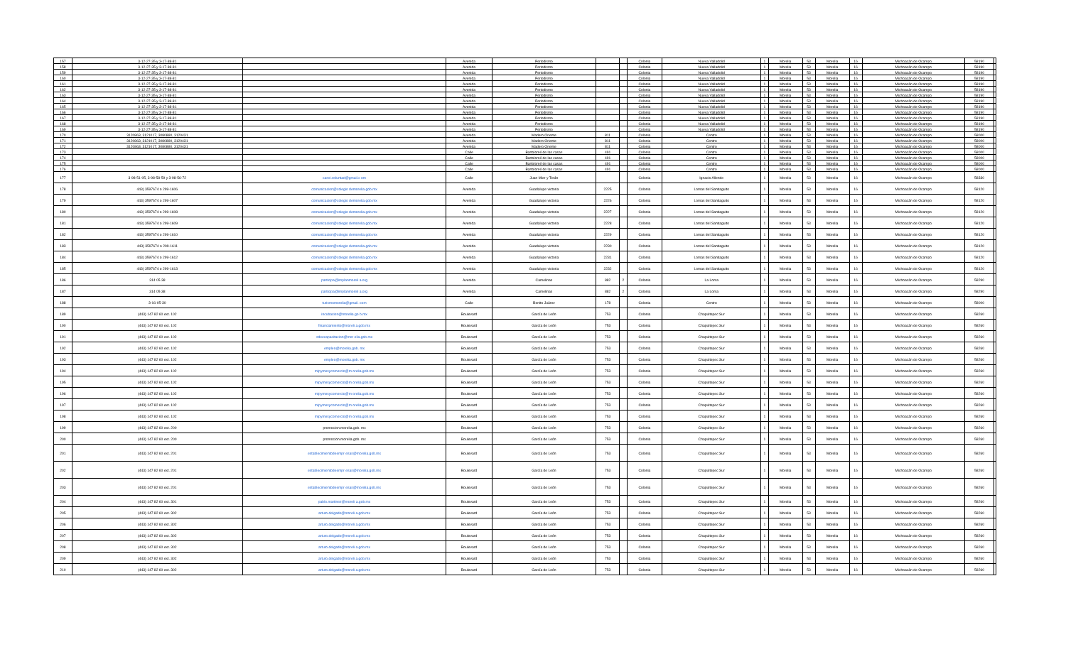| 157 | 3-12-27-35 y 3-17-88-81 | | Avenida | Periodismo | | | Colonia | Nueva Valladolid | 1 | Morelia | 53 | Morelia | 16 | Michoacán de Ocampo | 58190 | |
| 158 | 3-12-27-35 y 3-17-88-81 | | Avenida | Periodismo | | | Colonia | Nueva Valladolid | 1 | Morelia | 53 | Morelia | 16 | Michoacán de Ocampo | 58190 | |
| 159 | 3-12-27-35 y 3-17-88-81 | | Avenida | Periodismo | | | Colonia | Nueva Valladolid | 1 | Morelia | 53 | Morelia | 16 | Michoacán de Ocampo | 58190 | |
| 160 | 3-12-27-35 y 3-17-88-81 | | Avenida | Periodismo | | | Colonia | Nueva Valladolid | 1 | Morelia | 53 | Morelia | 16 | Michoacán de Ocampo | 58190 | |
| 161 | 3-12-27-35 y 3-17-88-81 | | Avenida | Periodismo | | | Colonia | Nueva Valladolid | 1 | Morelia | 53 | Morelia | 16 | Michoacán de Ocampo | 58190 | |
| 162 | 3-12-27-35 y 3-17-88-81 | | Avenida | Periodismo | | | Colonia | Nueva Valladolid | 1 | Morelia | 53 | Morelia | 16 | Michoacán de Ocampo | 58190 | |
| 163 | 3-12-27-35 y 3-17-88-81 | | Avenida | Periodismo | | | Colonia | Nueva Valladolid | 1 | Morelia | 53 | Morelia | 16 | Michoacán de Ocampo | 58190 | |
| 164 | 3-12-27-35 y 3-17-88-81 | | Avenida | Periodismo | | | Colonia | Nueva Valladolid | 1 | Morelia | 53 | Morelia | 16 | Michoacán de Ocampo | 58190 | |
| 165 | 3-12-27-35 y 3-17-88-81 | | Avenida | Periodismo | | | Colonia | Nueva Valladolid | 1 | Morelia | 53 | Morelia | 16 | Michoacán de Ocampo | 58190 | |
| 166 | 3-12-27-35 y 3-17-88-81 | | Avenida | Periodismo | | | Colonia | Nueva Valladolid | 1 | Morelia | 53 | Morelia | 16 | Michoacán de Ocampo | 58190 | |
| 167 | 3-12-27-35 y 3-17-88-81 | | Avenida | Periodismo | | | Colonia | Nueva Valladolid | 1 | Morelia | 53 | Morelia | 16 | Michoacán de Ocampo | 58190 | |
| 168 | 3-12-27-35 y 3-17-88-81 | | Avenida | Periodismo | | | Colonia | Nueva Valladolid | 1 | Morelia | 53 | Morelia | 16 | Michoacán de Ocampo | 58190 | |
| 169 | 3-12-27-35 y 3-17-88-81 | | Avenida | Periodismo | | | Colonia | Nueva Valladolid | 1 | Morelia | 53 | Morelia | 16 | Michoacán de Ocampo | 58190 | |
| 170 | 3120863, 3121017, 3080880, 3120431 | | Avenida | Madero Oriente | 811 | | Colonia | Centro | 1 | Morelia | 53 | Morelia | 16 | Michoacán de Ocampo | 58000 | |
| 171 | 3120863, 3121017, 3080880, 3120431 | | Avenida | Madero Oriente | 811 | | Colonia | Centro | 1 | Morelia | 53 | Morelia | 16 | Michoacán de Ocampo | 58000 | |
| 172 | 3120863, 3121017, 3080880, 3120431 | | Avenida | Madero Oriente | 811 | | Colonia | Centro | 1 | Morelia | 53 | Morelia | 16 | Michoacán de Ocampo | 58000 | |
| 173 | | | Calle | Bartolomé de las casas | 491 | | Colonia | Centro | 1 | Morelia | 53 | Morelia | 16 | Michoacán de Ocampo | 58000 | |
| 174 | | | Calle | Bartolomé de las casas | 491 | | Colonia | Centro | 1 | Morelia | 53 | Morelia | 16 | Michoacán de Ocampo | 58000 | |
| 175 | | | Calle | Bartolomé de las casas | 491 | | Colonia | Centro | 1 | Morelia | 53 | Morelia | 16 | Michoacán de Ocampo | 58000 | |
| 176 | | | Calle | Bartolomé de las casas | 491 | | Colonia | Centro | 1 | Morelia | 53 | Morelia | 16 | Michoacán de Ocampo | 58000 | |
| 177 | 3-98-51-05, 3-98-58-59 y 3-98-56-72 | casvi.voluntad@gmail.c om | Calle | Juan Mier y Terán | | | Colonia | Ignacio Allende | 1 | Morelia | 53 | Morelia | 16 | Michoacán de Ocampo | 58330 | |
| 178 | 443) 3597674 o 299-1606 | comunicacion@colegio demorelia.gob.mx | Avenida | Guadalupe victoria | 2225 | | Colonia | Lomas del Santiaguito | 1 | Morelia | 53 | Morelia | 16 | Michoacán de Ocampo | 58120 | |
| 179 | 443) 3597674 o 299-1607 | comunicacion@colegio demorelia.gob.mx | Avenida | Guadalupe victoria | 2226 | | Colonia | Lomas del Santiaguito | 1 | Morelia | 53 | Morelia | 16 | Michoacán de Ocampo | 58120 | |
| 180 | 443) 3597674 o 299-1608 | comunicacion@colegio demorelia.gob.mx | Avenida | Guadalupe victoria | 2227 | | Colonia | Lomas del Santiaguito | 1 | Morelia | 53 | Morelia | 16 | Michoacán de Ocampo | 58120 | |
| 181 | 443) 3597674 o 299-1609 | comunicacion@colegio demorelia.gob.mx | Avenida | Guadalupe victoria | 2228 | | Colonia | Lomas del Santiaguito | 1 | Morelia | 53 | Morelia | 16 | Michoacán de Ocampo | 58120 | |
| 182 | 443) 3597674 o 299-1610 | comunicacion@colegio demorelia.gob.mx | Avenida | Guadalupe victoria | 2229 | | Colonia | Lomas del Santiaguito | 1 | Morelia | 53 | Morelia | 16 | Michoacán de Ocampo | 58120 | |
| 183 | 443) 3597674 o 299-1611 | comunicacion@colegio demorelia.gob.mx | Avenida | Guadalupe victoria | 2230 | | Colonia | Lomas del Santiaguito | 1 | Morelia | 53 | Morelia | 16 | Michoacán de Ocampo | 58120 | |
| 184 | 443) 3597674 o 299-1612 | comunicacion@colegio demorelia.gob.mx | Avenida | Guadalupe victoria | 2231 | | Colonia | Lomas del Santiaguito | 1 | Morelia | 53 | Morelia | 16 | Michoacán de Ocampo | 58120 | |
| 185 | 443) 3597674 o 299-1613 | comunicacion@colegio demorelia.gob.mx | Avenida | Guadalupe victoria | 2232 | | Colonia | Lomas del Santiaguito | 1 | Morelia | 53 | Morelia | 16 | Michoacán de Ocampo | 58120 | |
| 186 | 314 05 38 | participa@implanmoreli a.org | Avenida | Camelinas | 882 | 2 | Colonia | La Loma | 1 | Morelia | 53 | Morelia | 16 | Michoacán de Ocampo | 58290 | |
| 187 | 314 05 38 | participa@implanmoreli a.org | Avenida | Camelinas | 882 | 2 | Colonia | La Loma | 1 | Morelia | 53 | Morelia | 16 | Michoacán de Ocampo | 58290 | |
| 188 | 3-16-05-30 | turismomorelia@gmail. com | Calle | Benito Juárez | 178 | | Colonia | Centro | 1 | Morelia | 53 | Morelia | 16 | Michoacán de Ocampo | 58000 | |
| 189 | (443) 147 82 60 ext. 102 | incubacion@morelia.go b.mx | Boulevard | García de León | 753 | | Colonia | Chapultepec Sur | 1 | Morelia | 53 | Morelia | 16 | Michoacán de Ocampo | 58260 | |
| 190 | (443) 147 82 60 ext. 102 | financiamiento@moreli a.gob.mx | Boulevard | García de León | 753 | | Colonia | Chapultepec Sur | 1 | Morelia | 53 | Morelia | 16 | Michoacán de Ocampo | 58260 | |
| 191 | (443) 147 82 60 ext. 102 | sdeecapacitacion@mor elia.gob.mx | Boulevard | García de León | 753 | | Colonia | Chapultepec Sur | 1 | Morelia | 53 | Morelia | 16 | Michoacán de Ocampo | 58260 | |
| 192 | (443) 147 82 60 ext. 102 | empleo@morelia.gob. mx | Boulevard | García de León | 753 | | Colonia | Chapultepec Sur | 1 | Morelia | 53 | Morelia | 16 | Michoacán de Ocampo | 58260 | |
| 193 | (443) 147 82 60 ext. 102 | empleo@morelia.gob. mx | Boulevard | García de León | 753 | | Colonia | Chapultepec Sur | 1 | Morelia | 53 | Morelia | 16 | Michoacán de Ocampo | 58260 | |
| 194 | (443) 147 82 60 ext. 102 | mipymesycomercio@m orelia.gob.mx | Boulevard | García de León | 753 | | Colonia | Chapultepec Sur | 1 | Morelia | 53 | Morelia | 16 | Michoacán de Ocampo | 58260 | |
| 195 | (443) 147 82 60 ext. 102 | mipymesycomercio@m orelia.gob.mx | Boulevard | García de León | 753 | | Colonia | Chapultepec Sur | 1 | Morelia | 53 | Morelia | 16 | Michoacán de Ocampo | 58260 | |
| 196 | (443) 147 82 60 ext. 102 | mipymesycomercio@m orelia.gob.mx | Boulevard | García de León | 753 | | Colonia | Chapultepec Sur | 1 | Morelia | 53 | Morelia | 16 | Michoacán de Ocampo | 58260 | |
| 197 | (443) 147 82 60 ext. 102 | mipymesycomercio@m orelia.gob.mx | Boulevard | García de León | 753 | | Colonia | Chapultepec Sur | 1 | Morelia | 53 | Morelia | 16 | Michoacán de Ocampo | 58260 | |
| 198 | (443) 147 82 60 ext. 102 | mipymesycomercio@m orelia.gob.mx | Boulevard | García de León | 753 | | Colonia | Chapultepec Sur | 1 | Morelia | 53 | Morelia | 16 | Michoacán de Ocampo | 58260 | |
| 199 | (443) 147 82 60 ext. 200 | promocion.morelia.gob. mx | Boulevard | García de León | 753 | | Colonia | Chapultepec Sur | 1 | Morelia | 53 | Morelia | 16 | Michoacán de Ocampo | 58260 | |
| 200 | (443) 147 82 60 ext. 200 | promocion.morelia.gob. mx | Boulevard | García de León | 753 | | Colonia | Chapultepec Sur | 1 | Morelia | 53 | Morelia | 16 | Michoacán de Ocampo | 58260 | |
| 201 | (443) 147 82 60 ext. 201 | establecimientodeempr esas@morelia.gob.mx | Boulevard | García de León | 753 | | Colonia | Chapultepec Sur | 1 | Morelia | 53 | Morelia | 16 | Michoacán de Ocampo | 58260 | |
| 202 | (443) 147 82 60 ext. 201 | establecimientodeempr esas@morelia.gob.mx | Boulevard | García de León | 753 | | Colonia | Chapultepec Sur | 1 | Morelia | 53 | Morelia | 16 | Michoacán de Ocampo | 58260 | |
| 203 | (443) 147 82 60 ext. 201 | establecimientodeempr esas@morelia.gob.mx | Boulevard | García de León | 753 | | Colonia | Chapultepec Sur | 1 | Morelia | 53 | Morelia | 16 | Michoacán de Ocampo | 58260 | |
| 204 | (443) 147 82 60 ext. 301 | pablo.martinez@moreli a.gob.mx | Boulevard | García de León | 753 | | Colonia | Chapultepec Sur | 1 | Morelia | 53 | Morelia | 16 | Michoacán de Ocampo | 58260 | |
| 205 | (443) 147 82 60 ext. 302 | arturo.delgado@moreli a.gob.mx | Boulevard | García de León | 753 | | Colonia | Chapultepec Sur | 1 | Morelia | 53 | Morelia | 16 | Michoacán de Ocampo | 58260 | |
| 206 | (443) 147 82 60 ext. 302 | arturo.delgado@moreli a.gob.mx | Boulevard | García de León | 753 | | Colonia | Chapultepec Sur | 1 | Morelia | 53 | Morelia | 16 | Michoacán de Ocampo | 58260 | |
| 207 | (443) 147 82 60 ext. 302 | arturo.delgado@moreli a.gob.mx | Boulevard | García de León | 753 | | Colonia | Chapultepec Sur | 1 | Morelia | 53 | Morelia | 16 | Michoacán de Ocampo | 58260 | |
| 208 | (443) 147 82 60 ext. 302 | arturo.delgado@moreli a.gob.mx | Boulevard | García de León | 753 | | Colonia | Chapultepec Sur | 1 | Morelia | 53 | Morelia | 16 | Michoacán de Ocampo | 58260 | |
| 209 | (443) 147 82 60 ext. 302 | arturo.delgado@moreli a.gob.mx | Boulevard | García de León | 753 | | Colonia | Chapultepec Sur | 1 | Morelia | 53 | Morelia | 16 | Michoacán de Ocampo | 58260 | |
| 210 | (443) 147 82 60 ext. 302 | arturo.delgado@moreli a.gob.mx | Boulevard | García de León | 753 | | Colonia | Chapultepec Sur | 1 | Morelia | 53 | Morelia | 16 | Michoacán de Ocampo | 58260 | |